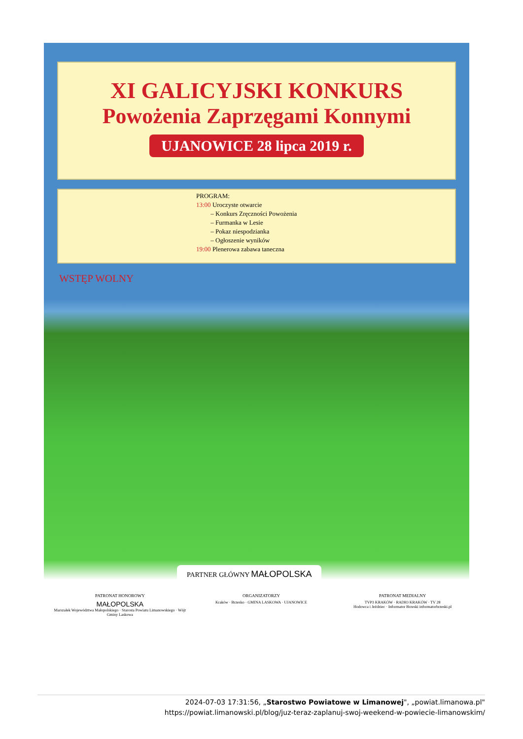XI GALICYJSKI KONKURS
Powożenia Zaprzęgami Konnymi
UJANOWICE 28 lipca 2019 r.
PROGRAM:
13:00 Uroczyste otwarcie
– Konkurs Zręczności Powożenia
– Furmanka w Lesie
– Pokaz niespodzianka
– Ogłoszenie wyników
19:00 Plenerowa zabawa taneczna
WSTĘP WOLNY
PARTNER GŁÓWNY MAŁOPOLSKA
PATRONAT HONOROWY
MAŁOPOLSKA
Marszałek Województwa Małopolskiego · Starosta Powiatu Limanowskiego · Wójt Gminy Laskowa
ORGANIZATORZY
Kraków · Brzesko · GMINA LASKOWA · UJANOWICE
PATRONAT MEDIALNY
TVP3 KRAKÓW · RADIO KRAKÓW · TV 28
Hodowca i Jeździec · Informator Brzeski informatorbrzeski.pl
2024-07-03 17:31:56, „Starostwo Powiatowe w Limanowej", „powiat.limanowa.pl"
https://powiat.limanowski.pl/blog/juz-teraz-zaplanuj-swoj-weekend-w-powiecie-limanowskim/